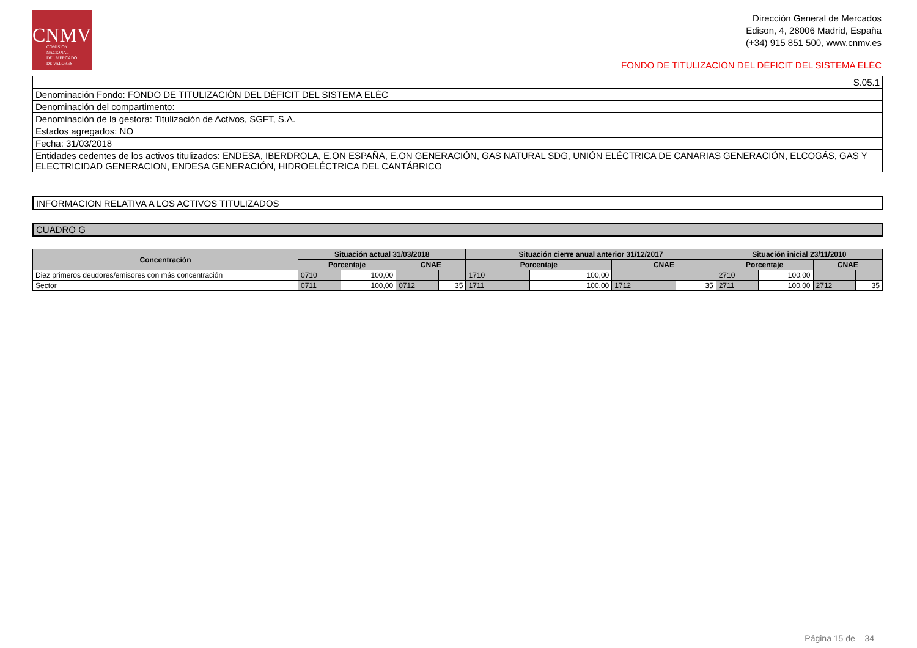CNMV
COMISIÓN
NACIONAL
DEL MERCADO
DE VALORES
Dirección General de Mercados
Edison, 4, 28006 Madrid, España
(+34) 915 851 500, www.cnmv.es
FONDO DE TITULIZACIÓN DEL DÉFICIT DEL SISTEMA ELÉC
| S.05.1 |
| Denominación Fondo: FONDO DE TITULIZACIÓN DEL DÉFICIT DEL SISTEMA ELÉC |
| Denominación del compartimento: |
| Denominación de la gestora: Titulización de Activos, SGFT, S.A. |
| Estados agregados: NO |
| Fecha: 31/03/2018 |
| Entidades cedentes de los activos titulizados: ENDESA, IBERDROLA, E.ON ESPAÑA, E.ON GENERACIÓN, GAS NATURAL SDG, UNIÓN ELÉCTRICA DE CANARIAS GENERACIÓN, ELCOGÁS, GAS Y ELECTRICIDAD GENERACION, ENDESA GENERACIÓN, HIDROELÉCTRICA DEL CANTÁBRICO |
| INFORMACION RELATIVA A LOS ACTIVOS TITULIZADOS |
| CUADRO G |
| Concentración | Situación actual 31/03/2018 | | | | Situación cierre anual anterior 31/12/2017 | | | | Situación inicial 23/11/2010 | | | |
| --- | --- | --- | --- | --- | --- | --- | --- | --- | --- | --- | --- | --- |
| | Porcentaje | | CNAE | | Porcentaje | | CNAE | | Porcentaje | | CNAE | |
| Diez primeros deudores/emisores con más concentración | 0710 | 100,00 | | | 1710 | 100,00 | | | 2710 | 100,00 | | |
| Sector | 0711 | 100,00 | 0712 | 35 | 1711 | 100,00 | 1712 | 35 | 2711 | 100,00 | 2712 | 35 |
Página 15 de 34